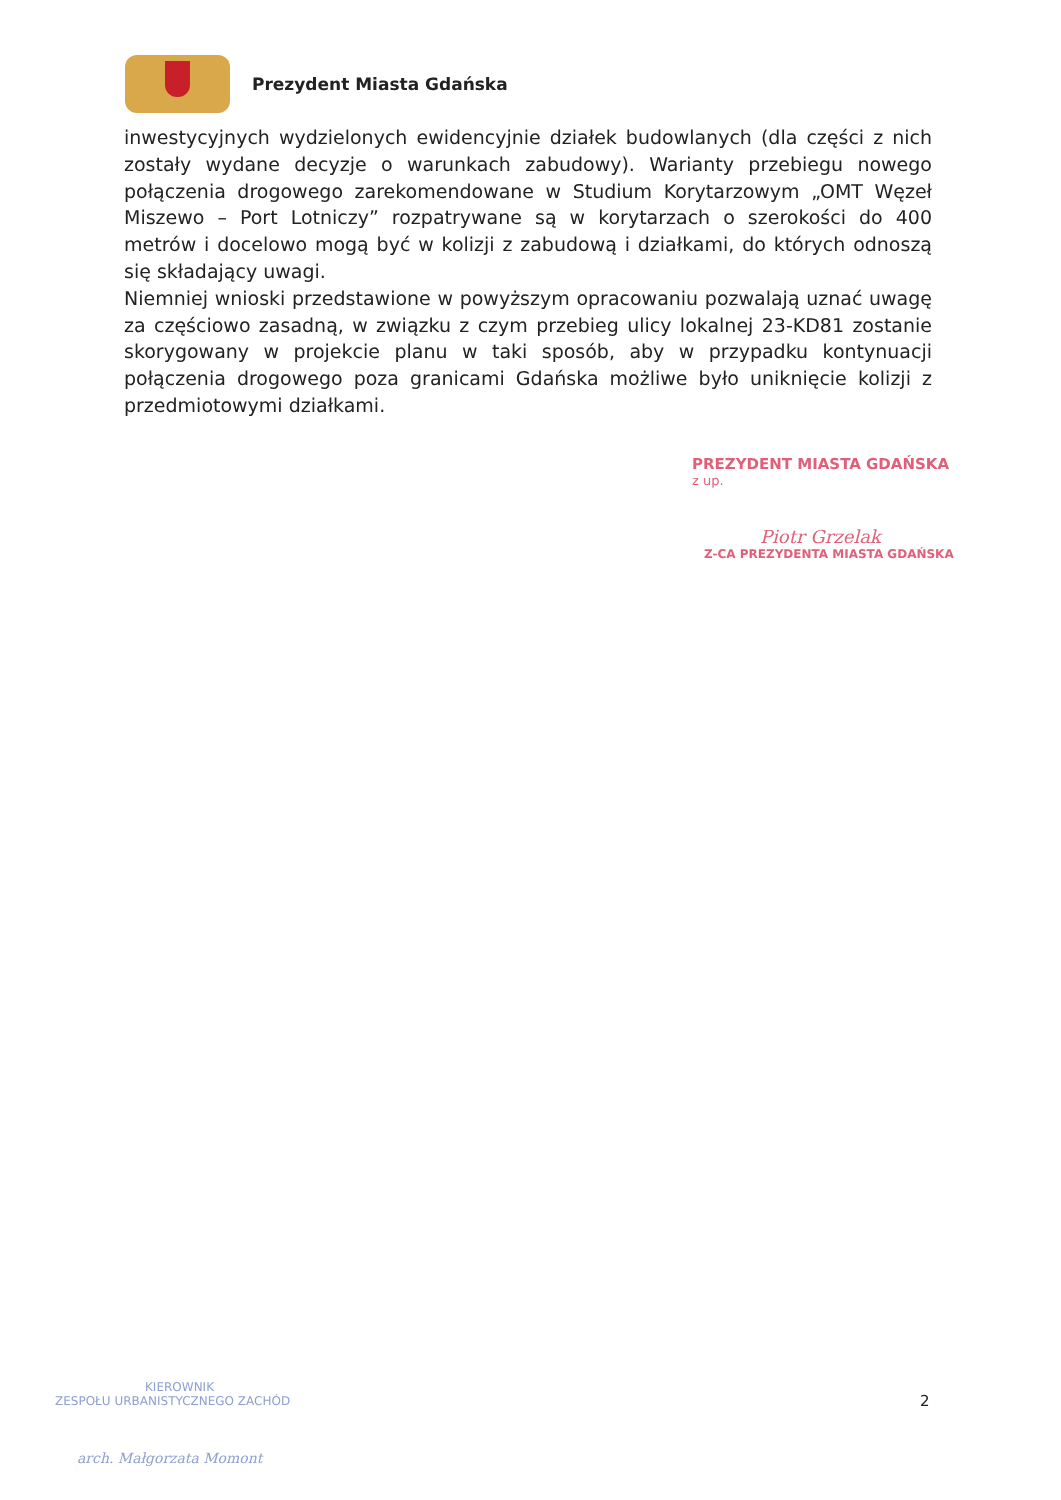Prezydent Miasta Gdańska
inwestycyjnych wydzielonych ewidencyjnie działek budowlanych (dla części z nich zostały wydane decyzje o warunkach zabudowy). Warianty przebiegu nowego połączenia drogowego zarekomendowane w Studium Korytarzowym „OMT Węzeł Miszewo – Port Lotniczy” rozpatrywane są w korytarzach o szerokości do 400 metrów i docelowo mogą być w kolizji z zabudową i działkami, do których odnoszą się składający uwagi.
Niemniej wnioski przedstawione w powyższym opracowaniu pozwalają uznać uwagę za częściowo zasadną, w związku z czym przebieg ulicy lokalnej 23-KD81 zostanie skorygowany w projekcie planu w taki sposób, aby w przypadku kontynuacji połączenia drogowego poza granicami Gdańska możliwe było uniknięcie kolizji z przedmiotowymi działkami.
PREZYDENT MIASTA GDAŃSKA
z up.
Piotr Grzelak
Z-CA PREZYDENTA MIASTA GDAŃSKA
2
KIEROWNIK
ZESPOŁU URBANISTYCZNEGO ZACHÓD
arch. Małgorzata Momont